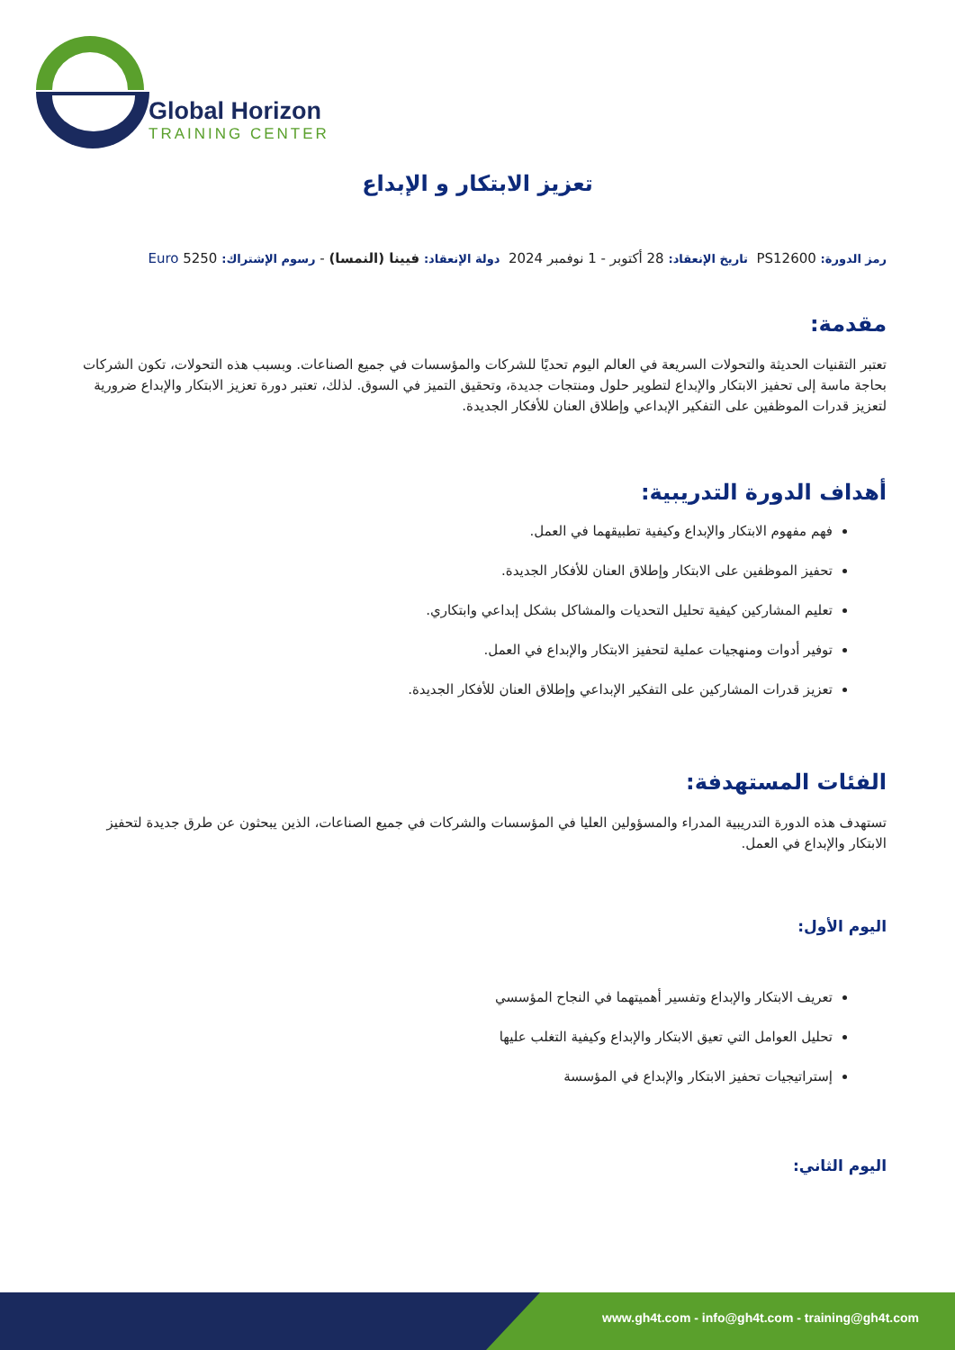Global Horizon
TRAINING CENTER
تعزيز الابتكار و الإبداع
رمز الدورة: PS12600 تاريخ الإنعقاد: 28 أكتوبر - 1 نوفمبر 2024 دولة الإنعقاد: فيينا (النمسا) - رسوم الإشتراك: 5250 Euro
مقدمة:
تعتبر التقنيات الحديثة والتحولات السريعة في العالم اليوم تحديًا للشركات والمؤسسات في جميع الصناعات. وبسبب هذه التحولات، تكون الشركات بحاجة ماسة إلى تحفيز الابتكار والإبداع لتطوير حلول ومنتجات جديدة، وتحقيق التميز في السوق. لذلك، تعتبر دورة تعزيز الابتكار والإبداع ضرورية لتعزيز قدرات الموظفين على التفكير الإبداعي وإطلاق العنان للأفكار الجديدة.
أهداف الدورة التدريبية:
فهم مفهوم الابتكار والإبداع وكيفية تطبيقهما في العمل.
تحفيز الموظفين على الابتكار وإطلاق العنان للأفكار الجديدة.
تعليم المشاركين كيفية تحليل التحديات والمشاكل بشكل إبداعي وابتكاري.
توفير أدوات ومنهجيات عملية لتحفيز الابتكار والإبداع في العمل.
تعزيز قدرات المشاركين على التفكير الإبداعي وإطلاق العنان للأفكار الجديدة.
الفئات المستهدفة:
تستهدف هذه الدورة التدريبية المدراء والمسؤولين العليا في المؤسسات والشركات في جميع الصناعات، الذين يبحثون عن طرق جديدة لتحفيز الابتكار والإبداع في العمل.
اليوم الأول:
تعريف الابتكار والإبداع وتفسير أهميتهما في النجاح المؤسسي
تحليل العوامل التي تعيق الابتكار والإبداع وكيفية التغلب عليها
إستراتيجيات تحفيز الابتكار والإبداع في المؤسسة
اليوم الثاني:
www.gh4t.com - info@gh4t.com - training@gh4t.com